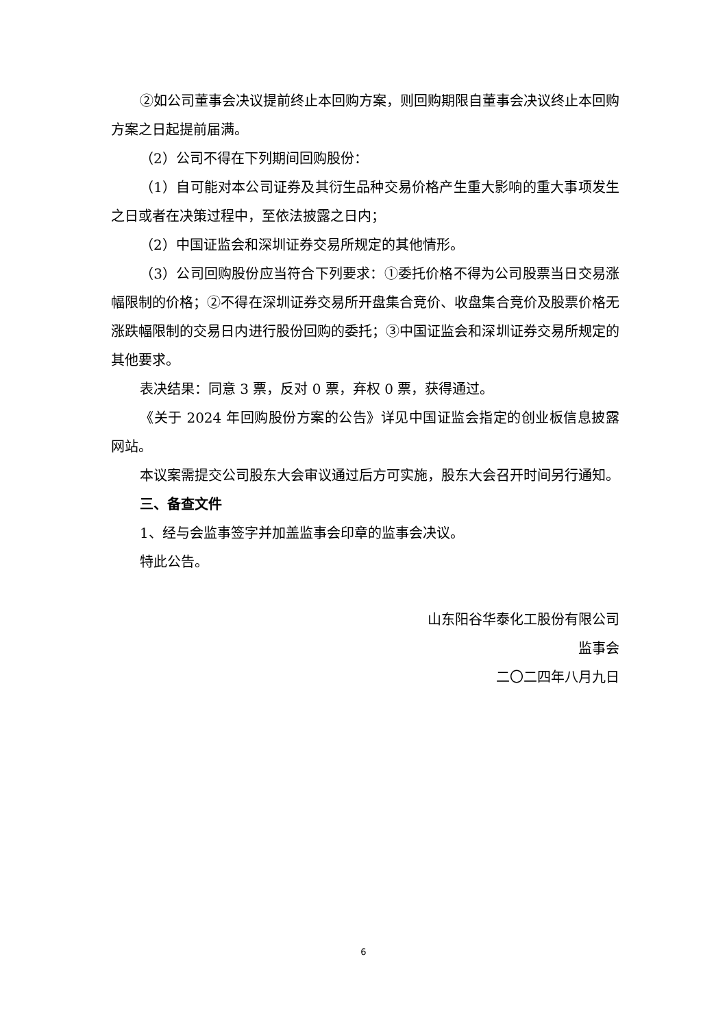②如公司董事会决议提前终止本回购方案，则回购期限自董事会决议终止本回购方案之日起提前届满。
（2）公司不得在下列期间回购股份：
（1）自可能对本公司证券及其衍生品种交易价格产生重大影响的重大事项发生之日或者在决策过程中，至依法披露之日内；
（2）中国证监会和深圳证券交易所规定的其他情形。
（3）公司回购股份应当符合下列要求：①委托价格不得为公司股票当日交易涨幅限制的价格；②不得在深圳证券交易所开盘集合竞价、收盘集合竞价及股票价格无涨跌幅限制的交易日内进行股份回购的委托；③中国证监会和深圳证券交易所规定的其他要求。
表决结果：同意 3 票，反对 0 票，弃权 0 票，获得通过。
《关于 2024 年回购股份方案的公告》详见中国证监会指定的创业板信息披露网站。
本议案需提交公司股东大会审议通过后方可实施，股东大会召开时间另行通知。
三、备查文件
1、经与会监事签字并加盖监事会印章的监事会决议。
特此公告。
山东阳谷华泰化工股份有限公司
监事会
二〇二四年八月九日
6